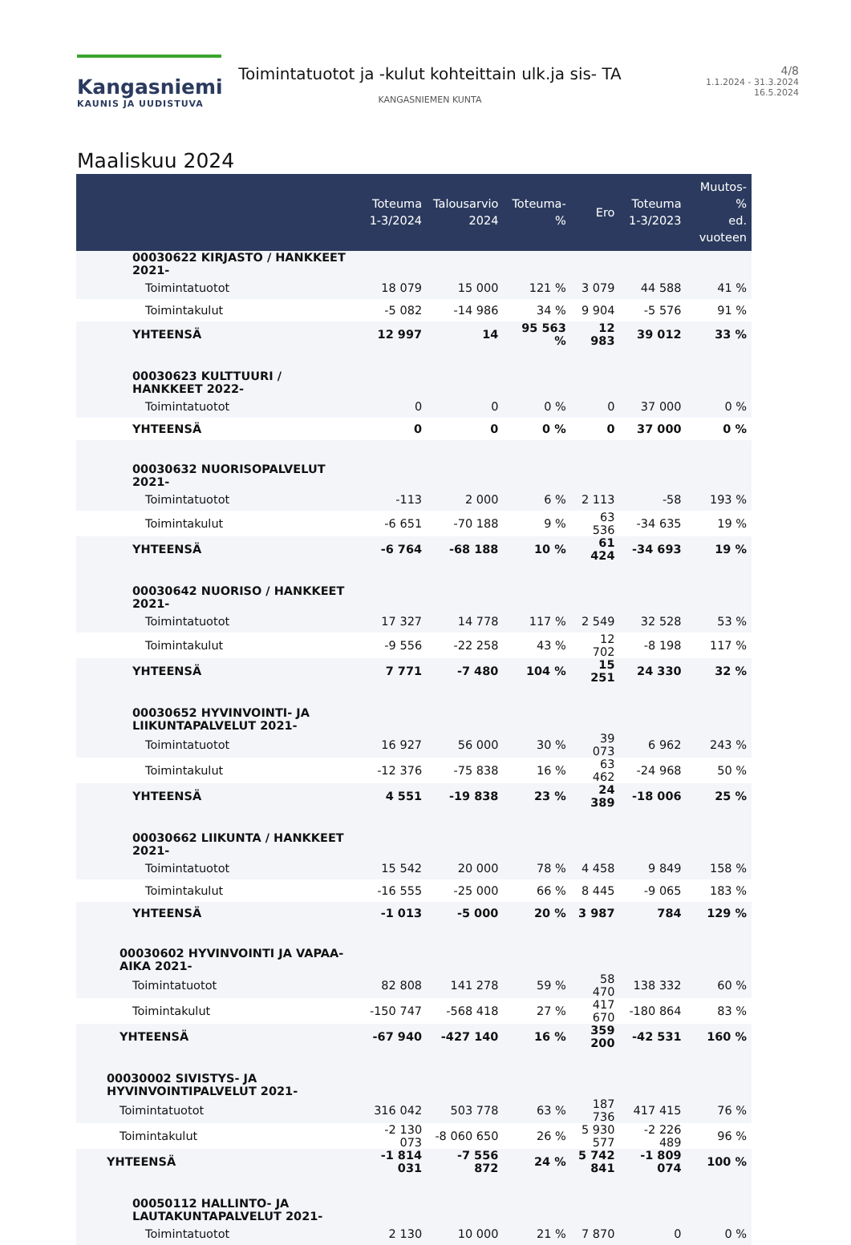Kangasniemi
KAUNIS JA UUDISTUVA
Toimintatuotot ja -kulut kohteittain ulk.ja sis- TA
KANGASNIEMEN KUNTA
4/8
1.1.2024 - 31.3.2024
16.5.2024
Maaliskuu 2024
| | Toteuma 1-3/2024 | Talousarvio 2024 | Toteuma-% | Ero | Toteuma 1-3/2023 | Muutos-% ed. vuoteen |
| --- | --- | --- | --- | --- | --- | --- |
| 00030622 KIRJASTO / HANKKEET 2021- | | | | | | |
| Toimintatuotot | 18 079 | 15 000 | 121 % | 3 079 | 44 588 | 41 % |
| Toimintakulut | -5 082 | -14 986 | 34 % | 9 904 | -5 576 | 91 % |
| YHTEENSÄ | 12 997 | 14 | 95 563 % | 12 983 | 39 012 | 33 % |
| 00030623 KULTTUURI / HANKKEET 2022- | | | | | | |
| Toimintatuotot | 0 | 0 | 0 % | 0 | 37 000 | 0 % |
| YHTEENSÄ | 0 | 0 | 0 % | 0 | 37 000 | 0 % |
| 00030632 NUORISOPALVELUT 2021- | | | | | | |
| Toimintatuotot | -113 | 2 000 | 6 % | 2 113 | -58 | 193 % |
| Toimintakulut | -6 651 | -70 188 | 9 % | 63 536 | -34 635 | 19 % |
| YHTEENSÄ | -6 764 | -68 188 | 10 % | 61 424 | -34 693 | 19 % |
| 00030642 NUORISO / HANKKEET 2021- | | | | | | |
| Toimintatuotot | 17 327 | 14 778 | 117 % | 2 549 | 32 528 | 53 % |
| Toimintakulut | -9 556 | -22 258 | 43 % | 12 702 | -8 198 | 117 % |
| YHTEENSÄ | 7 771 | -7 480 | 104 % | 15 251 | 24 330 | 32 % |
| 00030652 HYVINVOINTI- JA LIIKUNTAPALVELUT 2021- | | | | | | |
| Toimintatuotot | 16 927 | 56 000 | 30 % | 39 073 | 6 962 | 243 % |
| Toimintakulut | -12 376 | -75 838 | 16 % | 63 462 | -24 968 | 50 % |
| YHTEENSÄ | 4 551 | -19 838 | 23 % | 24 389 | -18 006 | 25 % |
| 00030662 LIIKUNTA / HANKKEET 2021- | | | | | | |
| Toimintatuotot | 15 542 | 20 000 | 78 % | 4 458 | 9 849 | 158 % |
| Toimintakulut | -16 555 | -25 000 | 66 % | 8 445 | -9 065 | 183 % |
| YHTEENSÄ | -1 013 | -5 000 | 20 % | 3 987 | 784 | 129 % |
| 00030602 HYVINVOINTI JA VAPAA-AIKA 2021- | | | | | | |
| Toimintatuotot | 82 808 | 141 278 | 59 % | 58 470 | 138 332 | 60 % |
| Toimintakulut | -150 747 | -568 418 | 27 % | 417 670 | -180 864 | 83 % |
| YHTEENSÄ | -67 940 | -427 140 | 16 % | 359 200 | -42 531 | 160 % |
| 00030002 SIVISTYS- JA HYVINVOINTIPALVELUT 2021- | | | | | | |
| Toimintatuotot | 316 042 | 503 778 | 63 % | 187 736 | 417 415 | 76 % |
| Toimintakulut | -2 130 073 | -8 060 650 | 26 % | 5 930 577 | -2 226 489 | 96 % |
| YHTEENSÄ | -1 814 031 | -7 556 872 | 24 % | 5 742 841 | -1 809 074 | 100 % |
| 00050112 HALLINTO- JA LAUTAKUNTAPALVELUT 2021- | | | | | | |
| Toimintatuotot | 2 130 | 10 000 | 21 % | 7 870 | 0 | 0 % |